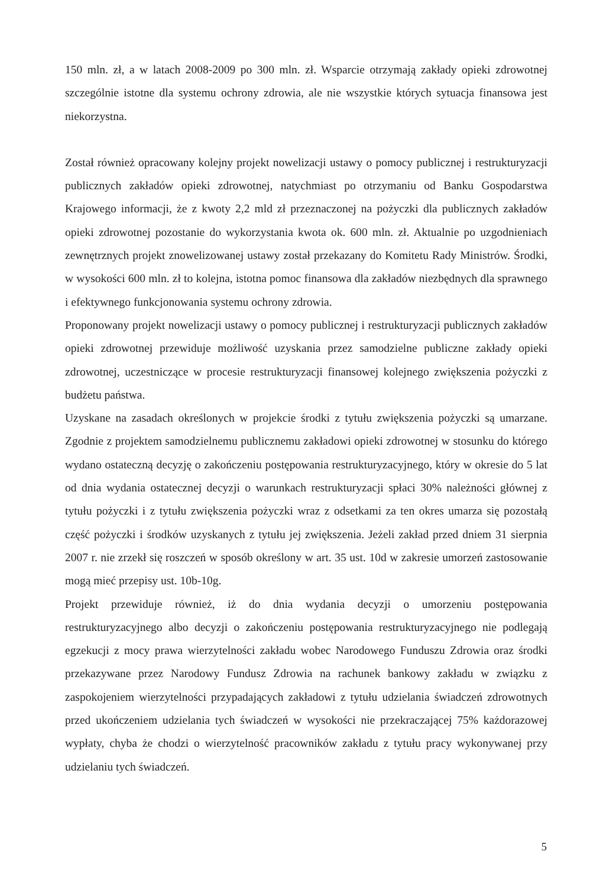150 mln. zł, a w latach 2008-2009 po 300 mln. zł. Wsparcie otrzymają zakłady opieki zdrowotnej szczególnie istotne dla systemu ochrony zdrowia, ale nie wszystkie których sytuacja finansowa jest niekorzystna.
Został również opracowany kolejny projekt nowelizacji ustawy o pomocy publicznej i restrukturyzacji publicznych zakładów opieki zdrowotnej, natychmiast po otrzymaniu od Banku Gospodarstwa Krajowego informacji, że z kwoty 2,2 mld zł przeznaczonej na pożyczki dla publicznych zakładów opieki zdrowotnej pozostanie do wykorzystania kwota ok. 600 mln. zł. Aktualnie po uzgodnieniach zewnętrznych projekt znowelizowanej ustawy został przekazany do Komitetu Rady Ministrów. Środki, w wysokości 600 mln. zł to kolejna, istotna pomoc finansowa dla zakładów niezbędnych dla sprawnego i efektywnego funkcjonowania systemu ochrony zdrowia.
Proponowany projekt nowelizacji ustawy o pomocy publicznej i restrukturyzacji publicznych zakładów opieki zdrowotnej przewiduje możliwość uzyskania przez samodzielne publiczne zakłady opieki zdrowotnej, uczestniczące w procesie restrukturyzacji finansowej kolejnego zwiększenia pożyczki z budżetu państwa.
Uzyskane na zasadach określonych w projekcie środki z tytułu zwiększenia pożyczki są umarzane. Zgodnie z projektem samodzielnemu publicznemu zakładowi opieki zdrowotnej w stosunku do którego wydano ostateczną decyzję o zakończeniu postępowania restrukturyzacyjnego, który w okresie do 5 lat od dnia wydania ostatecznej decyzji o warunkach restrukturyzacji spłaci 30% należności głównej z tytułu pożyczki i z tytułu zwiększenia pożyczki wraz z odsetkami za ten okres umarza się pozostałą część pożyczki i środków uzyskanych z tytułu jej zwiększenia. Jeżeli zakład przed dniem 31 sierpnia 2007 r. nie zrzekł się roszczeń w sposób określony w art. 35 ust. 10d w zakresie umorzeń zastosowanie mogą mieć przepisy ust. 10b-10g.
Projekt przewiduje również, iż do dnia wydania decyzji o umorzeniu postępowania restrukturyzacyjnego albo decyzji o zakończeniu postępowania restrukturyzacyjnego nie podlegają egzekucji z mocy prawa wierzytelności zakładu wobec Narodowego Funduszu Zdrowia oraz środki przekazywane przez Narodowy Fundusz Zdrowia na rachunek bankowy zakładu w związku z zaspokojeniem wierzytelności przypadających zakładowi z tytułu udzielania świadczeń zdrowotnych przed ukończeniem udzielania tych świadczeń w wysokości nie przekraczającej 75% każdorazowej wypłaty, chyba że chodzi o wierzytelność pracowników zakładu z tytułu pracy wykonywanej przy udzielaniu tych świadczeń.
5